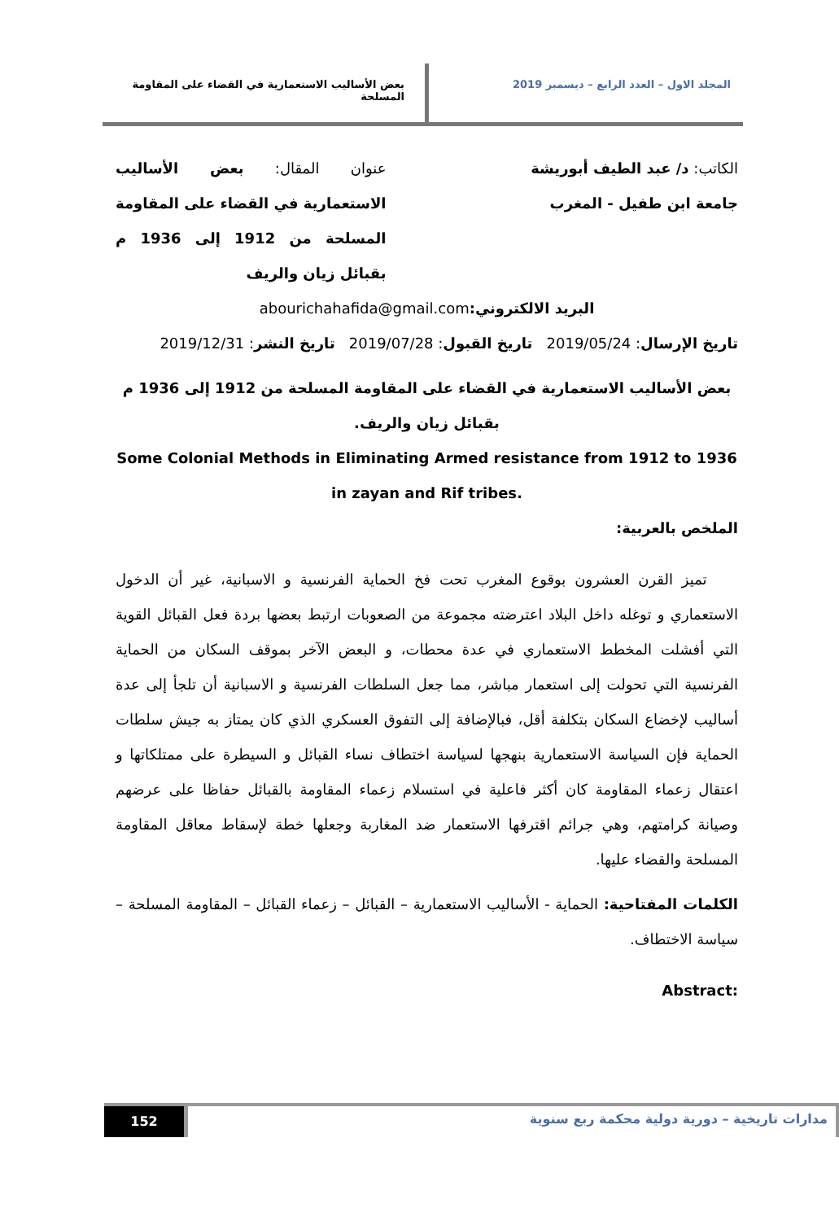المجلد الاول – العدد الرابع – ديسمبر 2019
بعض الأساليب الاستعمارية في القضاء على المقاومة المسلحة
الكاتب: د/ عبد الطيف أبوريشة
جامعة ابن طفيل - المغرب
عنوان المقال: بعض الأساليب الاستعمارية في القضاء على المقاومة المسلحة من 1912 إلى 1936 م بقبائل زيان والريف
البريد الالكتروني: abourichahafida@gmail.com
تاريخ الإرسال: 2019/05/24 تاريخ القبول: 2019/07/28 تاريخ النشر: 2019/12/31
بعض الأساليب الاستعمارية في القضاء على المقاومة المسلحة من 1912 إلى 1936 م بقبائل زيان والريف.
Some Colonial Methods in Eliminating Armed resistance from 1912 to 1936 in zayan and Rif tribes.
الملخص بالعربية:
تميز القرن العشرون بوقوع المغرب تحت فخ الحماية الفرنسية و الاسبانية، غير أن الدخول الاستعماري و توغله داخل البلاد اعترضته مجموعة من الصعوبات ارتبط بعضها بردة فعل القبائل القوية التي أفشلت المخطط الاستعماري في عدة محطات، و البعض الآخر بموقف السكان من الحماية الفرنسية التي تحولت إلى استعمار مباشر، مما جعل السلطات الفرنسية و الاسبانية أن تلجأ إلى عدة أساليب لإخضاع السكان بتكلفة أقل، فبالإضافة إلى التفوق العسكري الذي كان يمتاز به جيش سلطات الحماية فإن السياسة الاستعمارية بنهجها لسياسة اختطاف نساء القبائل و السيطرة على ممتلكاتها و اعتقال زعماء المقاومة كان أكثر فاعلية في استسلام زعماء المقاومة بالقبائل حفاظا على عرضهم وصيانة كرامتهم، وهي جرائم اقترفها الاستعمار ضد المغاربة وجعلها خطة لإسقاط معاقل المقاومة المسلحة والقضاء عليها.
الكلمات المفتاحية: الحماية - الأساليب الاستعمارية – القبائل – زعماء القبائل – المقاومة المسلحة – سياسة الاختطاف.
:Abstract
مدارات تاريخية – دورية دولية محكمة ربع سنوية
152